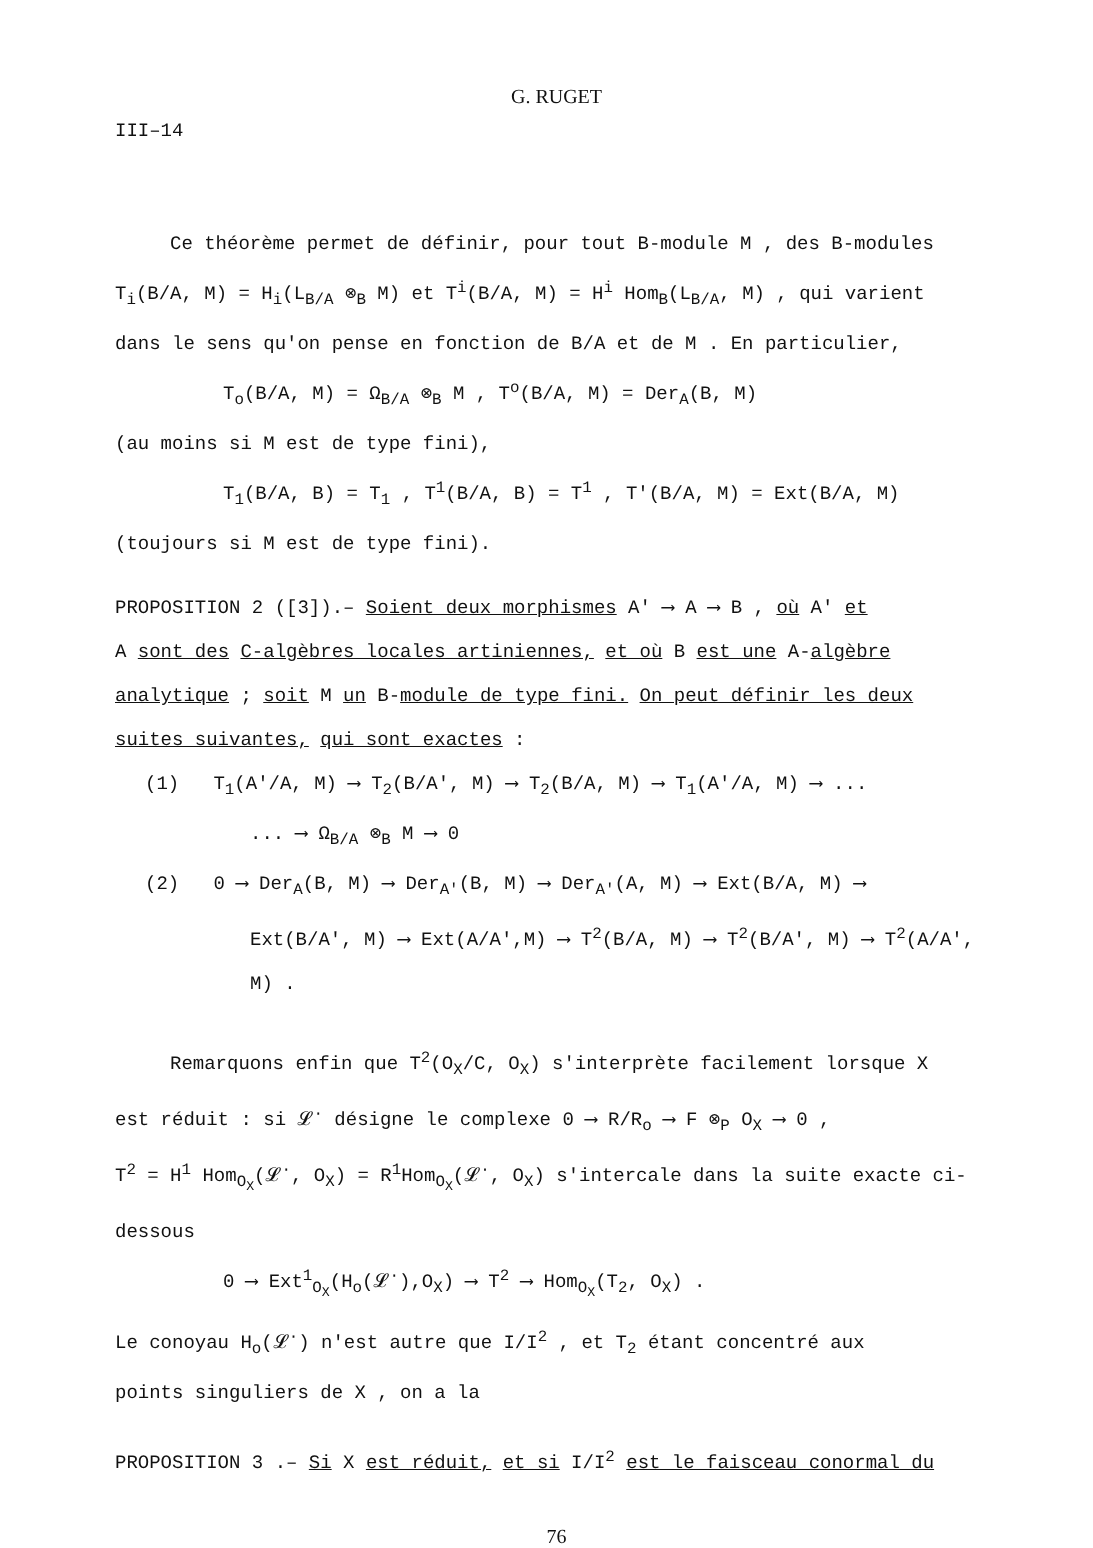G. RUGET
III–14
Ce théorème permet de définir, pour tout B-module M , des B-modules
T<sub>i</sub>(B/A, M) = H<sub>i</sub>(L<sub>B/A</sub> ⊗<sub>B</sub> M) et T<sup>i</sup>(B/A, M) = H<sup>i</sup> Hom<sub>B</sub>(L<sub>B/A</sub>, M) , qui varient
dans le sens qu'on pense en fonction de B/A et de M . En particulier,
T<sub>o</sub>(B/A, M) = Ω<sub>B/A</sub> ⊗<sub>B</sub> M , T<sup>o</sup>(B/A, M) = Der<sub>A</sub>(B, M)
(au moins si M est de type fini),
T<sub>1</sub>(B/A, B) = T<sub>1</sub> , T<sup>1</sup>(B/A, B) = T<sup>1</sup> , T'(B/A, M) = Ext(B/A, M)
(toujours si M est de type fini).
PROPOSITION 2 ([3]).– Soient deux morphismes A' ⟶ A ⟶ B , où A' et
A sont des C-algèbres locales artiniennes, et où B est une A-algèbre
analytique ; soit M un B-module de type fini. On peut définir les deux
suites suivantes, qui sont exactes :
(1) T<sub>1</sub>(A'/A, M) ⟶ T<sub>2</sub>(B/A', M) ⟶ T<sub>2</sub>(B/A, M) ⟶ T<sub>1</sub>(A'/A, M) ⟶ ...
... ⟶ Ω<sub>B/A</sub> ⊗<sub>B</sub> M ⟶ 0
(2) 0 ⟶ Der<sub>A</sub>(B, M) ⟶ Der<sub>A'</sub>(B, M) ⟶ Der<sub>A'</sub>(A, M) ⟶ Ext(B/A, M) ⟶
Ext(B/A', M) ⟶ Ext(A/A',M) ⟶ T<sup>2</sup>(B/A, M) ⟶ T<sup>2</sup>(B/A', M) ⟶ T<sup>2</sup>(A/A', M) .
Remarquons enfin que T<sup>2</sup>(O<sub>X</sub>/C, O<sub>X</sub>) s'interprète facilement lorsque X
est réduit : si 𝓛<sup>·</sup> désigne le complexe 0 ⟶ R/R<sub>o</sub> ⟶ F ⊗<sub>P</sub> O<sub>X</sub> ⟶ 0 ,
T<sup>2</sup> = H<sup>1</sup> Hom<sub>O<sub>X</sub></sub>(𝓛<sup>·</sup>, O<sub>X</sub>) = R<sup>1</sup>Hom<sub>O<sub>X</sub></sub>(𝓛<sup>·</sup>, O<sub>X</sub>) s'intercale dans la suite exacte ci-
dessous
0 ⟶ Ext<sup>1</sup><sub>O<sub>X</sub></sub>(H<sub>o</sub>(𝓛<sup>·</sup>),O<sub>X</sub>) ⟶ T<sup>2</sup> ⟶ Hom<sub>O<sub>X</sub></sub>(T<sub>2</sub>, O<sub>X</sub>) .
Le conoyau H<sub>o</sub>(𝓛<sup>·</sup>) n'est autre que I/I<sup>2</sup> , et T<sub>2</sub> étant concentré aux
points singuliers de X , on a la
PROPOSITION 3 .– Si X est réduit, et si I/I<sup>2</sup> est le faisceau conormal du
76